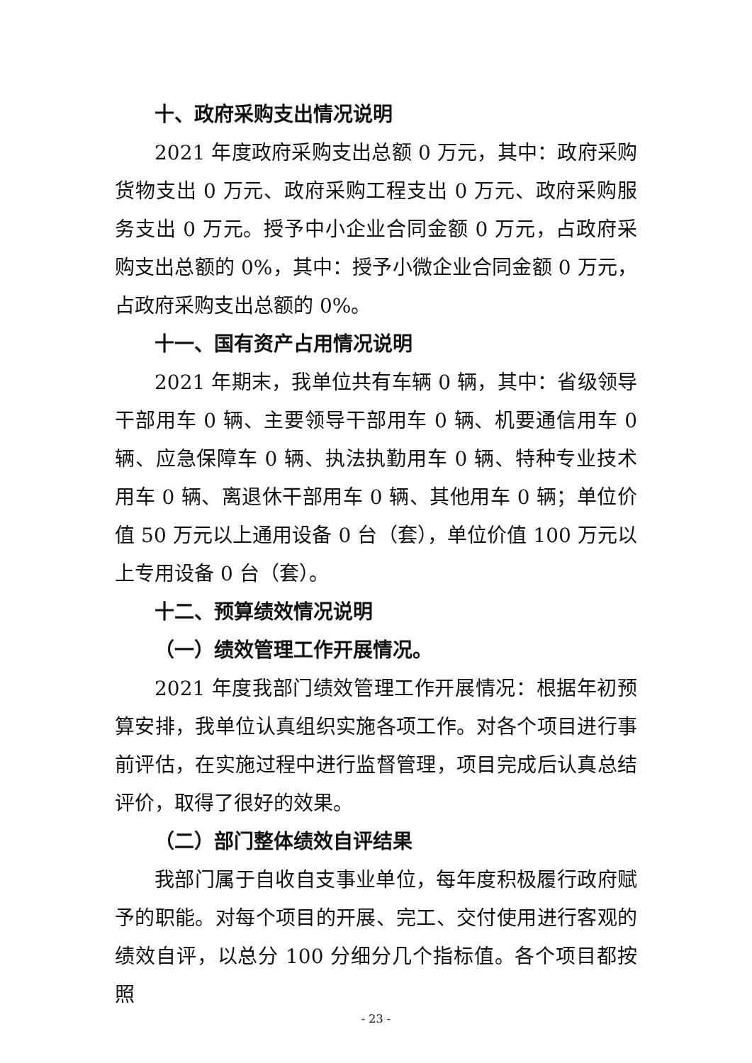十、政府采购支出情况说明
2021 年度政府采购支出总额 0 万元，其中：政府采购货物支出 0 万元、政府采购工程支出 0 万元、政府采购服务支出 0 万元。授予中小企业合同金额 0 万元，占政府采购支出总额的 0%，其中：授予小微企业合同金额 0 万元，占政府采购支出总额的 0%。
十一、国有资产占用情况说明
2021 年期末，我单位共有车辆 0 辆，其中：省级领导干部用车 0 辆、主要领导干部用车 0 辆、机要通信用车 0 辆、应急保障车 0 辆、执法执勤用车 0 辆、特种专业技术用车 0 辆、离退休干部用车 0 辆、其他用车 0 辆；单位价值 50 万元以上通用设备 0 台（套），单位价值 100 万元以上专用设备 0 台（套）。
十二、预算绩效情况说明
（一）绩效管理工作开展情况。
2021 年度我部门绩效管理工作开展情况：根据年初预算安排，我单位认真组织实施各项工作。对各个项目进行事前评估，在实施过程中进行监督管理，项目完成后认真总结评价，取得了很好的效果。
（二）部门整体绩效自评结果
我部门属于自收自支事业单位，每年度积极履行政府赋予的职能。对每个项目的开展、完工、交付使用进行客观的绩效自评，以总分 100 分细分几个指标值。各个项目都按照
- 23 -